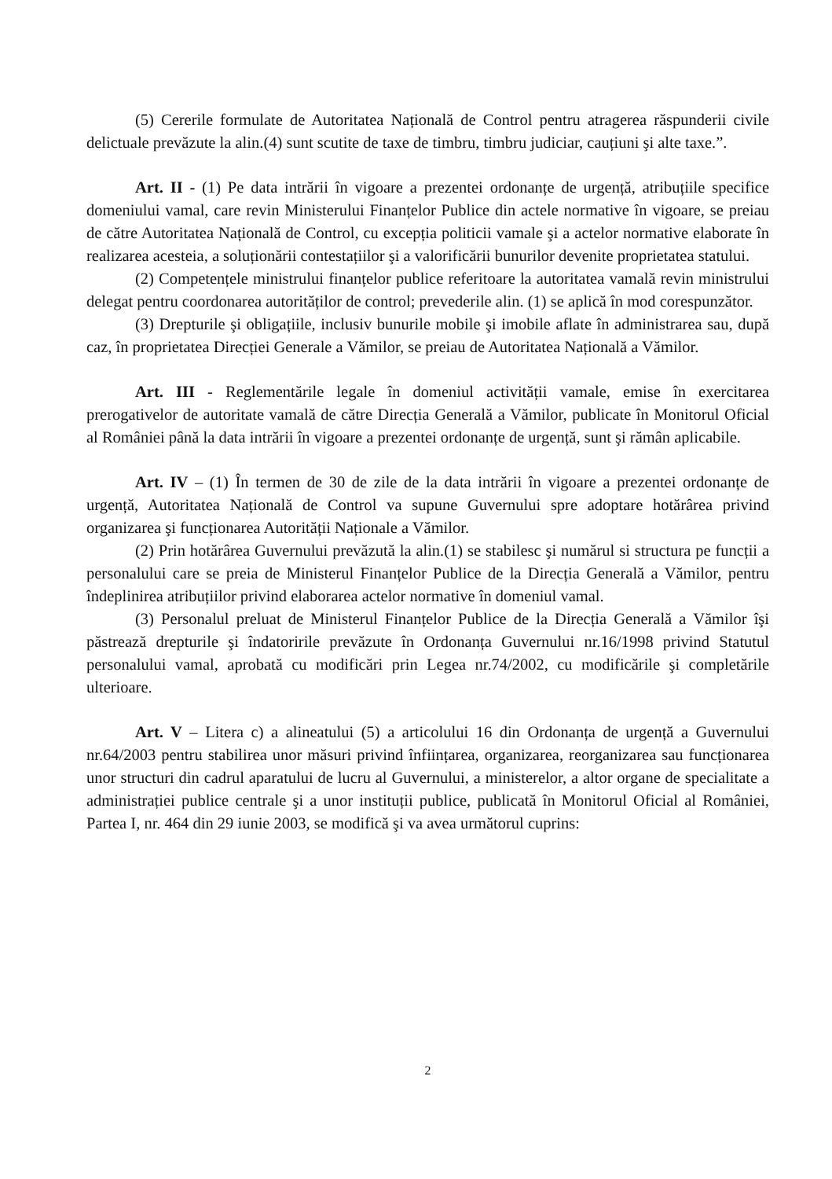(5) Cererile formulate de Autoritatea Națională de Control pentru atragerea răspunderii civile delictuale prevăzute la alin.(4) sunt scutite de taxe de timbru, timbru judiciar, cauțiuni şi alte taxe.”.
Art. II - (1) Pe data intrării în vigoare a prezentei ordonanțe de urgență, atribuțiile specifice domeniului vamal, care revin Ministerului Finanțelor Publice din actele normative în vigoare, se preiau de către Autoritatea Națională de Control, cu excepția politicii vamale şi a actelor normative elaborate în realizarea acesteia, a soluționării contestațiilor şi a valorificării bunurilor devenite proprietatea statului.
(2) Competențele ministrului finanțelor publice referitoare la autoritatea vamală revin ministrului delegat pentru coordonarea autorităților de control; prevederile alin. (1) se aplică în mod corespunzător.
(3) Drepturile şi obligațiile, inclusiv bunurile mobile şi imobile aflate în administrarea sau, după caz, în proprietatea Direcției Generale a Vămilor, se preiau de Autoritatea Națională a Vămilor.
Art. III - Reglementările legale în domeniul activității vamale, emise în exercitarea prerogativelor de autoritate vamală de către Direcția Generală a Vămilor, publicate în Monitorul Oficial al României până la data intrării în vigoare a prezentei ordonanțe de urgență, sunt şi rămân aplicabile.
Art. IV – (1) În termen de 30 de zile de la data intrării în vigoare a prezentei ordonanțe de urgență, Autoritatea Națională de Control va supune Guvernului spre adoptare hotărârea privind organizarea şi funcționarea Autorității Naționale a Vămilor.
(2) Prin hotărârea Guvernului prevăzută la alin.(1) se stabilesc şi numărul si structura pe funcții a personalului care se preia de Ministerul Finanțelor Publice de la Direcția Generală a Vămilor, pentru îndeplinirea atribuțiilor privind elaborarea actelor normative în domeniul vamal.
(3) Personalul preluat de Ministerul Finanțelor Publice de la Direcția Generală a Vămilor îşi păstrează drepturile şi îndatoririle prevăzute în Ordonanța Guvernului nr.16/1998 privind Statutul personalului vamal, aprobată cu modificări prin Legea nr.74/2002, cu modificările şi completările ulterioare.
Art. V – Litera c) a alineatului (5) a articolului 16 din Ordonanța de urgență a Guvernului nr.64/2003 pentru stabilirea unor măsuri privind înființarea, organizarea, reorganizarea sau funcționarea unor structuri din cadrul aparatului de lucru al Guvernului, a ministerelor, a altor organe de specialitate a administrației publice centrale şi a unor instituții publice, publicată în Monitorul Oficial al României, Partea I, nr. 464 din 29 iunie 2003, se modifică şi va avea următorul cuprins:
2